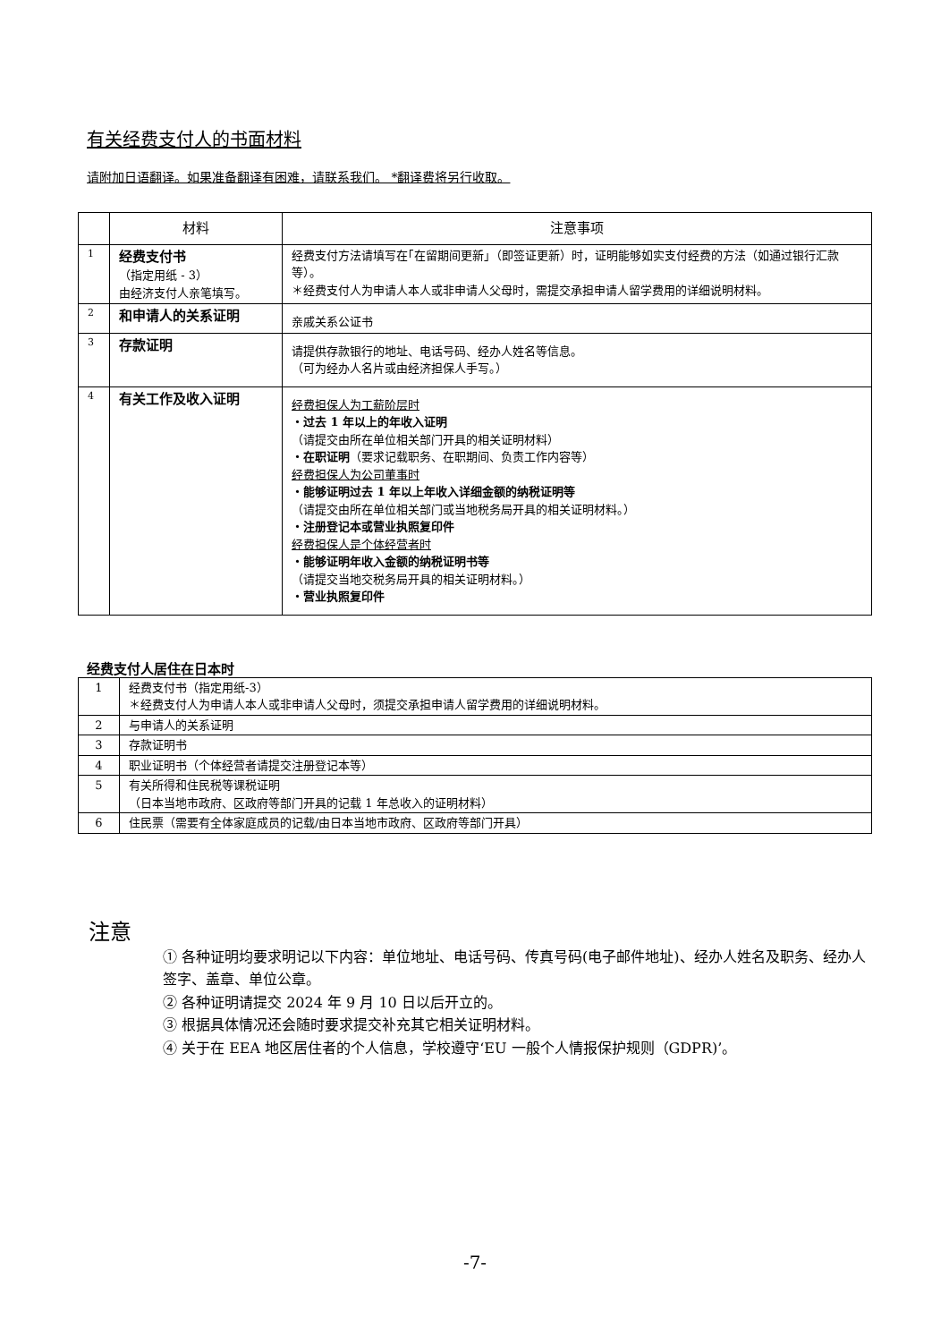有关经费支付人的书面材料
请附加日语翻译。如果准备翻译有困难，请联系我们。 *翻译费将另行收取。
| | 材料 | 注意事项 |
| --- | --- | --- |
| 1 | 经费支付书 （指定用纸 - 3） 由经济支付人亲笔填写。 | 经费支付方法请填写在｢在留期间更新｣（即签证更新）时，证明能够如实支付经费的方法（如通过银行汇款等）。 ＊经费支付人为申请人本人或非申请人父母时，需提交承担申请人留学费用的详细说明材料。 |
| 2 | 和申请人的关系证明 | 亲戚关系公证书 |
| 3 | 存款证明 | 请提供存款银行的地址、电话号码、经办人姓名等信息。 （可为经办人名片或由经济担保人手写。） |
| 4 | 有关工作及收入证明 | 经费担保人为工薪阶层时 ・过去 1 年以上的年收入证明 （请提交由所在单位相关部门开具的相关证明材料） ・在职证明 （要求记载职务、在职期间、负责工作内容等） 经费担保人为公司董事时 ・能够证明过去 1 年以上年收入详细金额的纳税证明等 （请提交由所在单位相关部门或当地税务局开具的相关证明材料。） ・注册登记本或营业执照复印件 经费担保人是个体经营者时 ・能够证明年收入金额的纳税证明书等 （请提交当地交税务局开具的相关证明材料。） ・营业执照复印件 |
经费支付人居住在日本时
| 1 | 经费支付书（指定用纸-3） ＊经费支付人为申请人本人或非申请人父母时，须提交承担申请人留学费用的详细说明材料。 |
| 2 | 与申请人的关系证明 |
| 3 | 存款证明书 |
| 4 | 职业证明书（个体经营者请提交注册登记本等） |
| 5 | 有关所得和住民税等课税证明 （日本当地市政府、区政府等部门开具的记载 1 年总收入的证明材料） |
| 6 | 住民票（需要有全体家庭成员的记载/由日本当地市政府、区政府等部门开具） |
注意
① 各种证明均要求明记以下内容：单位地址、电话号码、传真号码(电子邮件地址)、经办人姓名及职务、经办人签字、盖章、单位公章。
② 各种证明请提交 2024 年 9 月 10 日以后开立的。
③ 根据具体情况还会随时要求提交补充其它相关证明材料。
④ 关于在 EEA 地区居住者的个人信息，学校遵守‘EU 一般个人情报保护规则（GDPR)’。
-7-